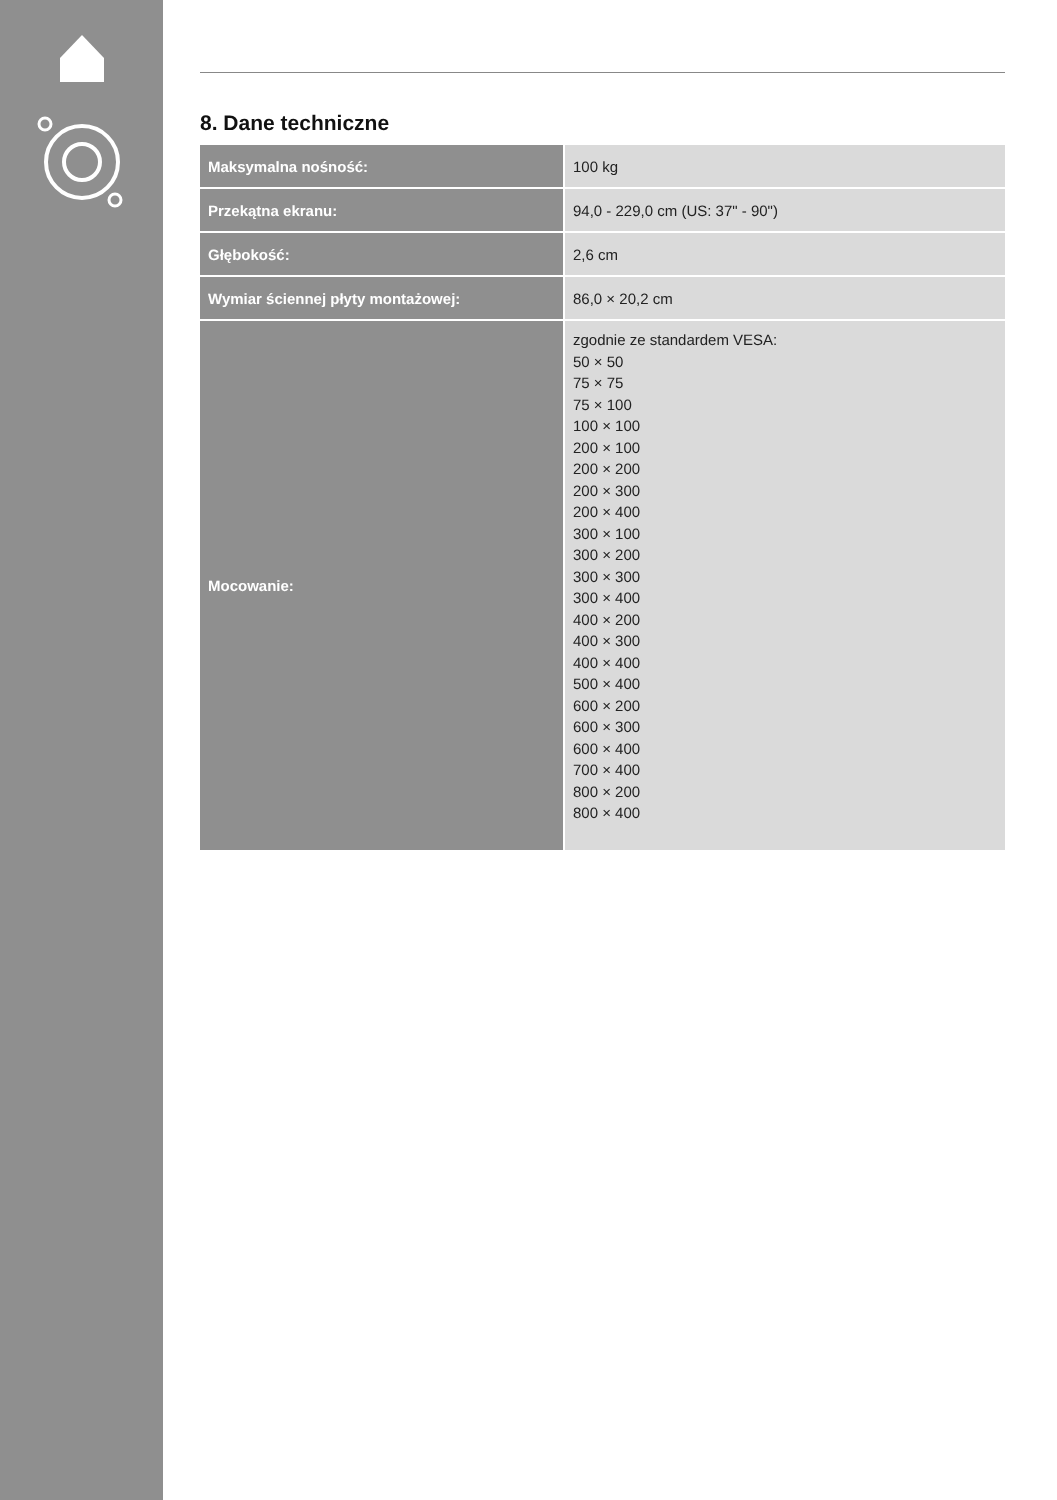8. Dane techniczne
| Maksymalna nośność: | 100 kg |
| Przekątna ekranu: | 94,0 - 229,0 cm (US: 37" - 90") |
| Głębokość: | 2,6 cm |
| Wymiar ściennej płyty montażowej: | 86,0 × 20,2 cm |
| Mocowanie: | zgodnie ze standardem VESA: 50 × 50 75 × 75 75 × 100 100 × 100 200 × 100 200 × 200 200 × 300 200 × 400 300 × 100 300 × 200 300 × 300 300 × 400 400 × 200 400 × 300 400 × 400 500 × 400 600 × 200 600 × 300 600 × 400 700 × 400 800 × 200 800 × 400 |